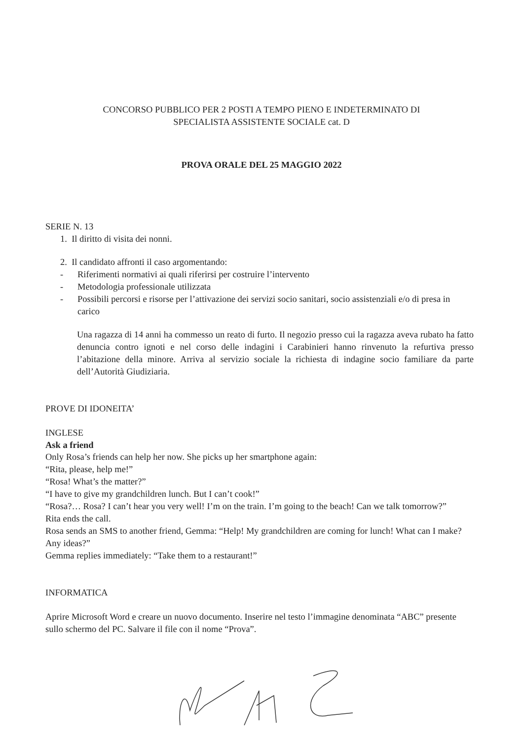CONCORSO PUBBLICO PER 2 POSTI A TEMPO PIENO E INDETERMINATO DI
SPECIALISTA ASSISTENTE SOCIALE cat. D
PROVA ORALE DEL 25 MAGGIO 2022
SERIE N. 13
1. Il diritto di visita dei nonni.
2. Il candidato affronti il caso argomentando:
- Riferimenti normativi ai quali riferirsi per costruire l’intervento
- Metodologia professionale utilizzata
- Possibili percorsi e risorse per l’attivazione dei servizi socio sanitari, socio assistenziali e/o di presa in carico
Una ragazza di 14 anni ha commesso un reato di furto. Il negozio presso cui la ragazza aveva rubato ha fatto denuncia contro ignoti e nel corso delle indagini i Carabinieri hanno rinvenuto la refurtiva presso l’abitazione della minore. Arriva al servizio sociale la richiesta di indagine socio familiare da parte dell’Autorità Giudiziaria.
PROVE DI IDONEITA’
INGLESE
Ask a friend
Only Rosa’s friends can help her now. She picks up her smartphone again:
“Rita, please, help me!”
“Rosa! What’s the matter?”
“I have to give my grandchildren lunch. But I can’t cook!”
“Rosa?… Rosa? I can’t hear you very well! I’m on the train. I’m going to the beach! Can we talk tomorrow?”
Rita ends the call.
Rosa sends an SMS to another friend, Gemma: “Help! My grandchildren are coming for lunch! What can I make? Any ideas?”
Gemma replies immediately: “Take them to a restaurant!”
INFORMATICA
Aprire Microsoft Word e creare un nuovo documento. Inserire nel testo l’immagine denominata “ABC” presente sullo schermo del PC. Salvare il file con il nome “Prova”.